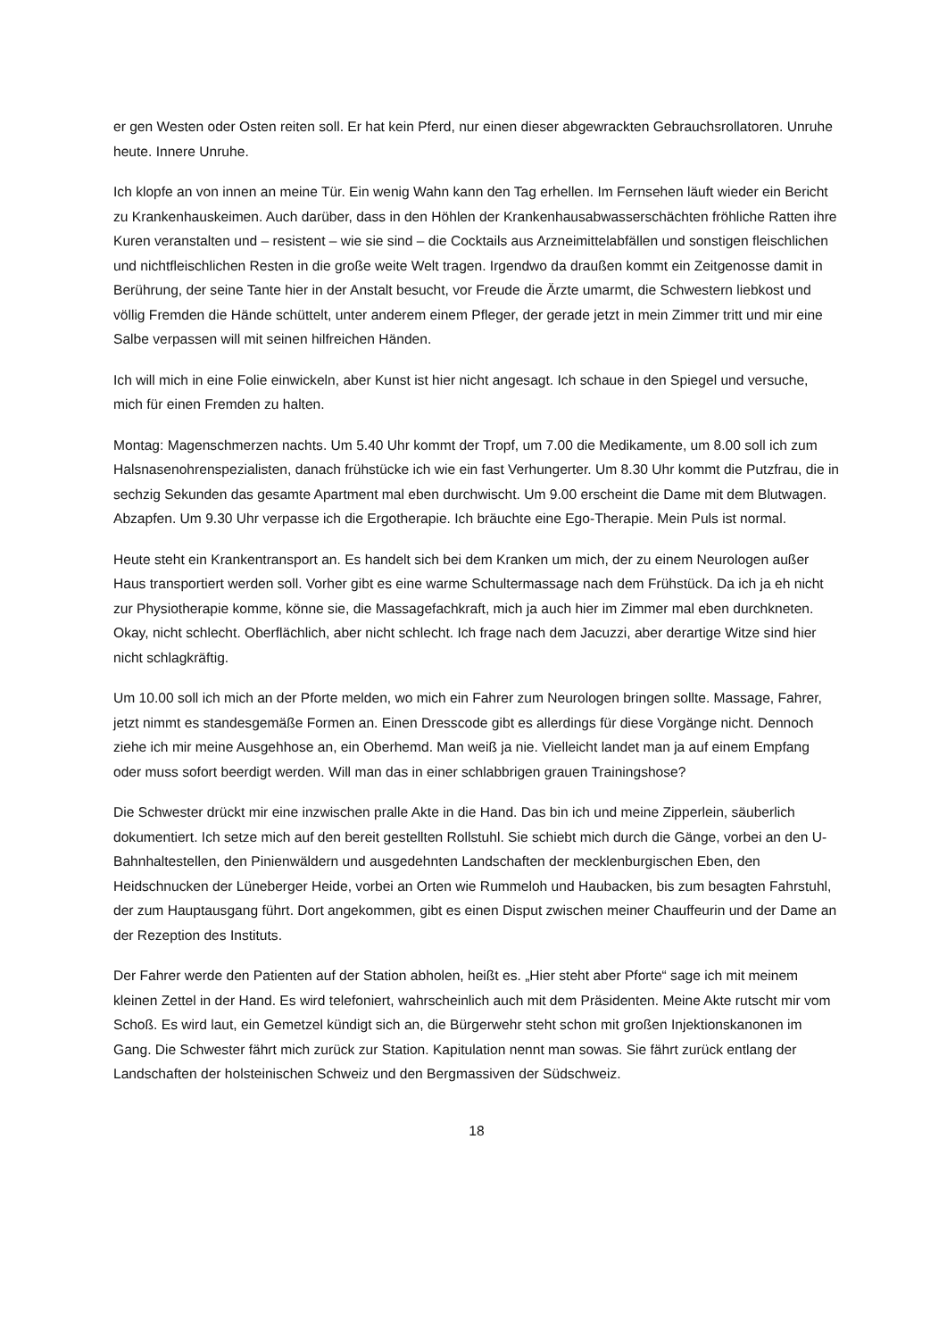er gen Westen oder Osten reiten soll. Er hat kein Pferd, nur einen dieser abgewrackten Gebrauchsrollatoren. Unruhe heute. Innere Unruhe.
Ich klopfe an von innen an meine Tür. Ein wenig Wahn kann den Tag erhellen. Im Fernsehen läuft wieder ein Bericht zu Krankenhauskeimen. Auch darüber, dass in den Höhlen der Krankenhausabwasserschächten fröhliche Ratten ihre Kuren veranstalten und – resistent – wie sie sind – die Cocktails aus Arzneimittelabfällen und sonstigen fleischlichen und nichtfleischlichen Resten in die große weite Welt tragen. Irgendwo da draußen kommt ein Zeitgenosse damit in Berührung, der seine Tante hier in der Anstalt besucht, vor Freude die Ärzte umarmt, die Schwestern liebkost und völlig Fremden die Hände schüttelt, unter anderem einem Pfleger, der gerade jetzt in mein Zimmer tritt und mir eine Salbe verpassen will mit seinen hilfreichen Händen.
Ich will mich in eine Folie einwickeln, aber Kunst ist hier nicht angesagt. Ich schaue in den Spiegel und versuche, mich für einen Fremden zu halten.
Montag: Magenschmerzen nachts. Um 5.40 Uhr kommt der Tropf, um 7.00 die Medikamente, um 8.00 soll ich zum Halsnasenohrenspezialisten, danach frühstücke ich wie ein fast Verhungerter. Um 8.30 Uhr kommt die Putzfrau, die in sechzig Sekunden das gesamte Apartment mal eben durchwischt. Um 9.00 erscheint die Dame mit dem Blutwagen. Abzapfen. Um 9.30 Uhr verpasse ich die Ergotherapie. Ich bräuchte eine Ego-Therapie. Mein Puls ist normal.
Heute steht ein Krankentransport an. Es handelt sich bei dem Kranken um mich, der zu einem Neurologen außer Haus transportiert werden soll. Vorher gibt es eine warme Schultermassage nach dem Frühstück. Da ich ja eh nicht zur Physiotherapie komme, könne sie, die Massagefachkraft, mich ja auch hier im Zimmer mal eben durchkneten. Okay, nicht schlecht. Oberflächlich, aber nicht schlecht. Ich frage nach dem Jacuzzi, aber derartige Witze sind hier nicht schlagkräftig.
Um 10.00 soll ich mich an der Pforte melden, wo mich ein Fahrer zum Neurologen bringen sollte. Massage, Fahrer, jetzt nimmt es standesgemäße Formen an. Einen Dresscode gibt es allerdings für diese Vorgänge nicht. Dennoch ziehe ich mir meine Ausgehhose an, ein Oberhemd. Man weiß ja nie. Vielleicht landet man ja auf einem Empfang oder muss sofort beerdigt werden. Will man das in einer schlabbrigen grauen Trainingshose?
Die Schwester drückt mir eine inzwischen pralle Akte in die Hand. Das bin ich und meine Zipperlein, säuberlich dokumentiert. Ich setze mich auf den bereit gestellten Rollstuhl. Sie schiebt mich durch die Gänge, vorbei an den U-Bahnhaltestellen, den Pinienwäldern und ausgedehnten Landschaften der mecklenburgischen Eben, den Heidschnucken der Lüneberger Heide, vorbei an Orten wie Rummeloh und Haubacken, bis zum besagten Fahrstuhl, der zum Hauptausgang führt. Dort angekommen, gibt es einen Disput zwischen meiner Chauffeurin und der Dame an der Rezeption des Instituts.
Der Fahrer werde den Patienten auf der Station abholen, heißt es. „Hier steht aber Pforte“ sage ich mit meinem kleinen Zettel in der Hand. Es wird telefoniert, wahrscheinlich auch mit dem Präsidenten. Meine Akte rutscht mir vom Schoß. Es wird laut, ein Gemetzel kündigt sich an, die Bürgerwehr steht schon mit großen Injektionskanonen im Gang. Die Schwester fährt mich zurück zur Station. Kapitulation nennt man sowas. Sie fährt zurück entlang der Landschaften der holsteinischen Schweiz und den Bergmassiven der Südschweiz.
18